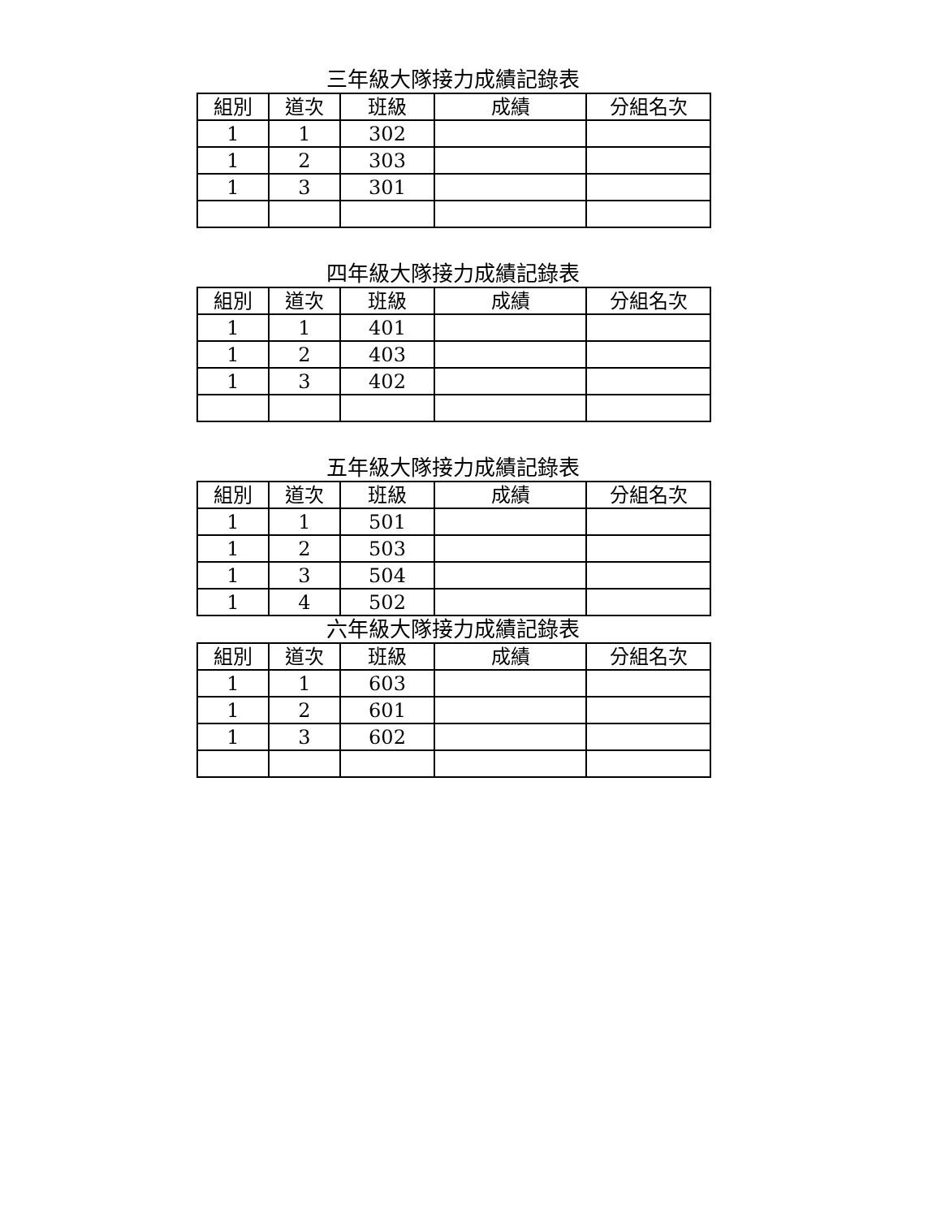三年級大隊接力成績記錄表
| 組別 | 道次 | 班級 | 成績 | 分組名次 |
| --- | --- | --- | --- | --- |
| 1 | 1 | 302 | | |
| 1 | 2 | 303 | | |
| 1 | 3 | 301 | | |
四年級大隊接力成績記錄表
| 組別 | 道次 | 班級 | 成績 | 分組名次 |
| --- | --- | --- | --- | --- |
| 1 | 1 | 401 | | |
| 1 | 2 | 403 | | |
| 1 | 3 | 402 | | |
五年級大隊接力成績記錄表
| 組別 | 道次 | 班級 | 成績 | 分組名次 |
| --- | --- | --- | --- | --- |
| 1 | 1 | 501 | | |
| 1 | 2 | 503 | | |
| 1 | 3 | 504 | | |
| 1 | 4 | 502 | | |
六年級大隊接力成績記錄表
| 組別 | 道次 | 班級 | 成績 | 分組名次 |
| --- | --- | --- | --- | --- |
| 1 | 1 | 603 | | |
| 1 | 2 | 601 | | |
| 1 | 3 | 602 | | |